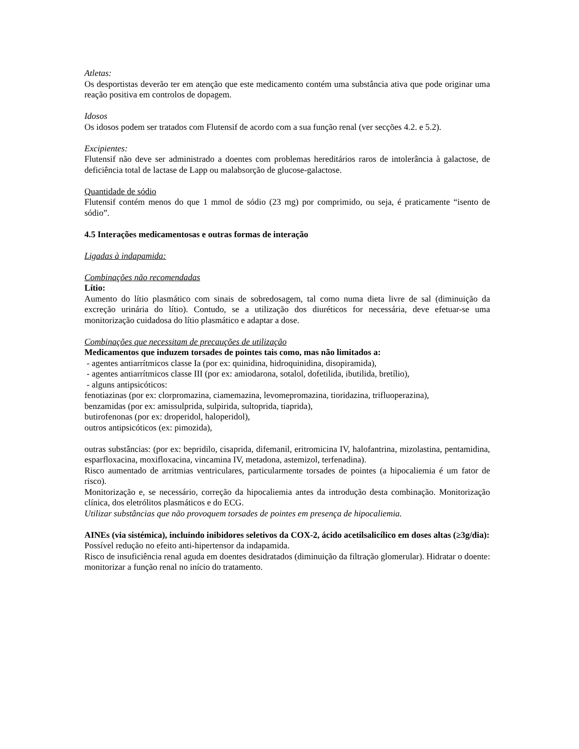Atletas:
Os desportistas deverão ter em atenção que este medicamento contém uma substância ativa que pode originar uma reação positiva em controlos de dopagem.
Idosos
Os idosos podem ser tratados com Flutensif de acordo com a sua função renal (ver secções 4.2. e 5.2).
Excipientes:
Flutensif não deve ser administrado a doentes com problemas hereditários raros de intolerância à galactose, de deficiência total de lactase de Lapp ou malabsorção de glucose-galactose.
Quantidade de sódio
Flutensif contém menos do que 1 mmol de sódio (23 mg) por comprimido, ou seja, é praticamente “isento de sódio”.
4.5 Interações medicamentosas e outras formas de interação
Ligadas à indapamida:
Combinações não recomendadas
Lítio:
Aumento do lítio plasmático com sinais de sobredosagem, tal como numa dieta livre de sal (diminuição da excreção urinária do lítio). Contudo, se a utilização dos diuréticos for necessária, deve efetuar-se uma monitorização cuidadosa do lítio plasmático e adaptar a dose.
Combinações que necessitam de precauções de utilização
Medicamentos que induzem torsades de pointes tais como, mas não limitados a:
- agentes antiarrítmicos classe Ia (por ex: quinidina, hidroquinidina, disopiramida),
- agentes antiarrítmicos classe III (por ex: amiodarona, sotalol, dofetilida, ibutilida, bretílio),
- alguns antipsicóticos:
fenotiazinas (por ex: clorpromazina, ciamemazina, levomepromazina, tioridazina, trifluoperazina),
benzamidas (por ex: amissulprida, sulpirida, sultoprida, tiaprida),
butirofenonas (por ex: droperidol, haloperidol),
outros antipsicóticos (ex: pimozida),
outras substâncias: (por ex: bepridilo, cisaprida, difemanil, eritromicina IV, halofantrina, mizolastina, pentamidina, esparfloxacina, moxifloxacina, vincamina IV, metadona, astemizol, terfenadina).
Risco aumentado de arritmias ventriculares, particularmente torsades de pointes (a hipocaliemia é um fator de risco).
Monitorização e, se necessário, correção da hipocaliemia antes da introdução desta combinação. Monitorização clínica, dos eletrólitos plasmáticos e do ECG.
Utilizar substâncias que não provoquem torsades de pointes em presença de hipocaliemia.
AINEs (via sistémica), incluindo inibidores seletivos da COX-2, ácido acetilsalicílico em doses altas (≥3g/dia):
Possível redução no efeito anti-hipertensor da indapamida.
Risco de insuficiência renal aguda em doentes desidratados (diminuição da filtração glomerular). Hidratar o doente: monitorizar a função renal no início do tratamento.